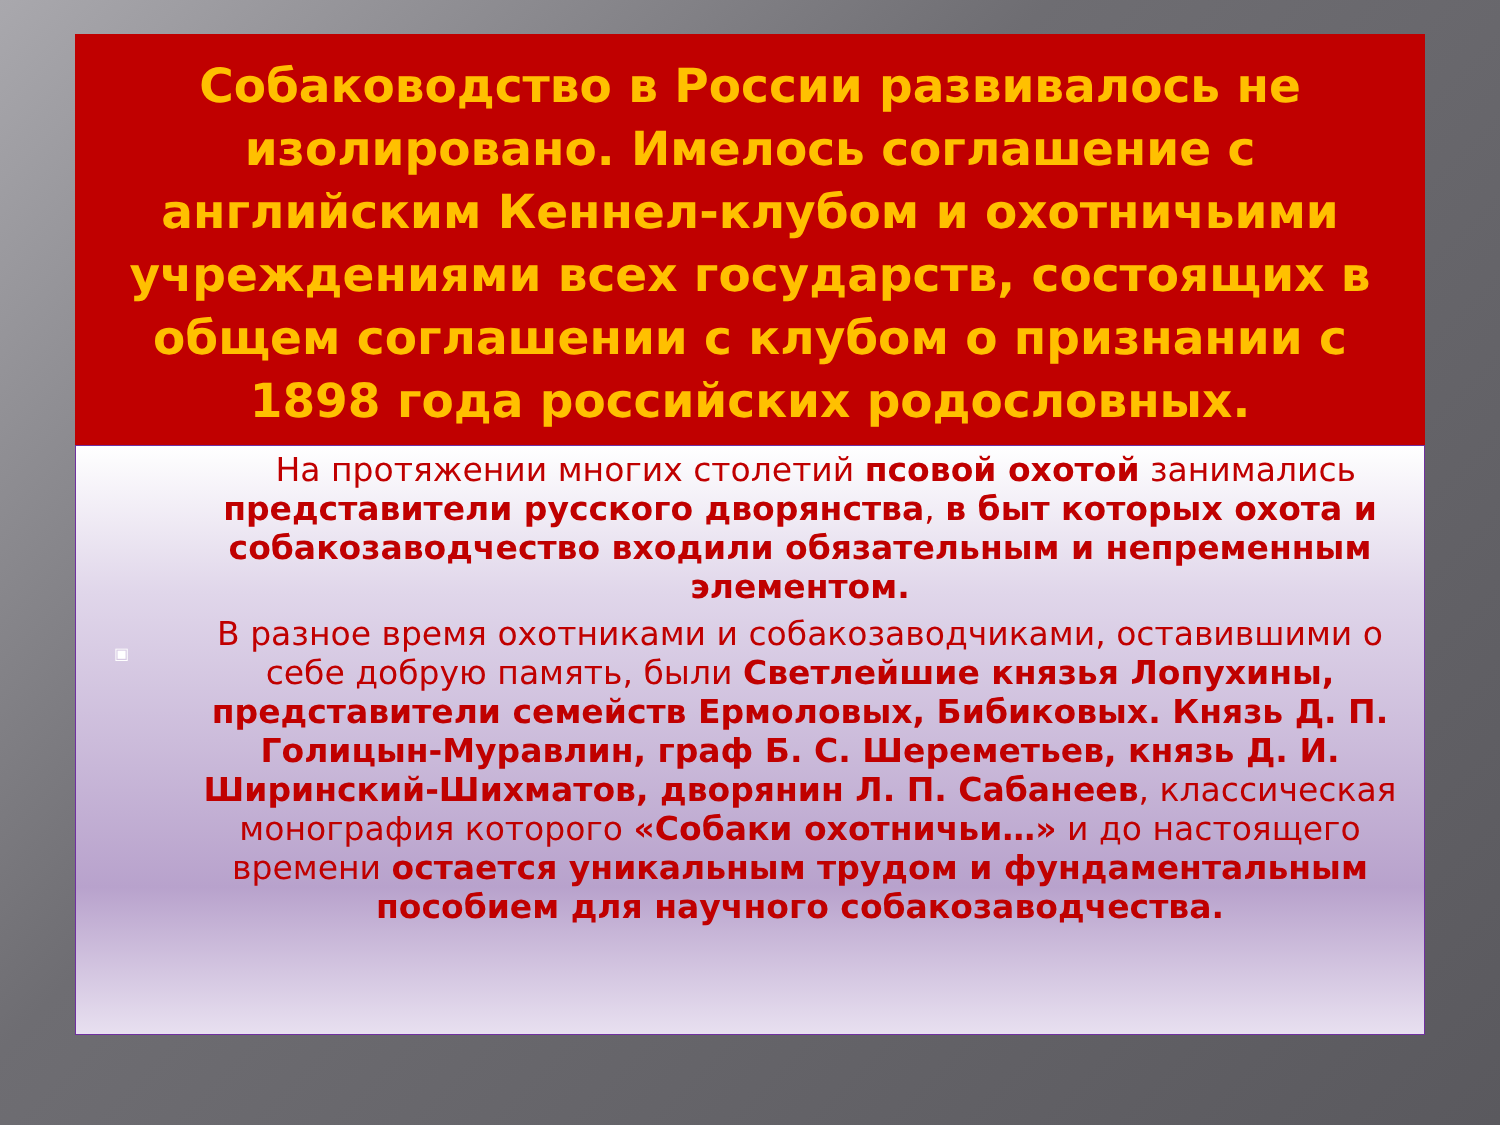Собаководство в России развивалось не изолировано. Имелось соглашение с английским Кеннел-клубом и охотничьими учреждениями всех государств, состоящих в общем соглашении с клубом о признании с 1898 года российских родословных.
На протяжении многих столетий псовой охотой занимались представители русского дворянства, в быт которых охота и собакозаводчество входили обязательным и непременным элементом.
▣
В разное время охотниками и собакозаводчиками, оставившими о себе добрую память, были Светлейшие князья Лопухины, представители семейств Ермоловых, Бибиковых. Князь Д. П. Голицын-Муравлин, граф Б. С. Шереметьев, князь Д. И. Ширинский-Шихматов, дворянин Л. П. Сабанеев, классическая монография которого «Собаки охотничьи…» и до настоящего времени остается уникальным трудом и фундаментальным пособием для научного собакозаводчества.